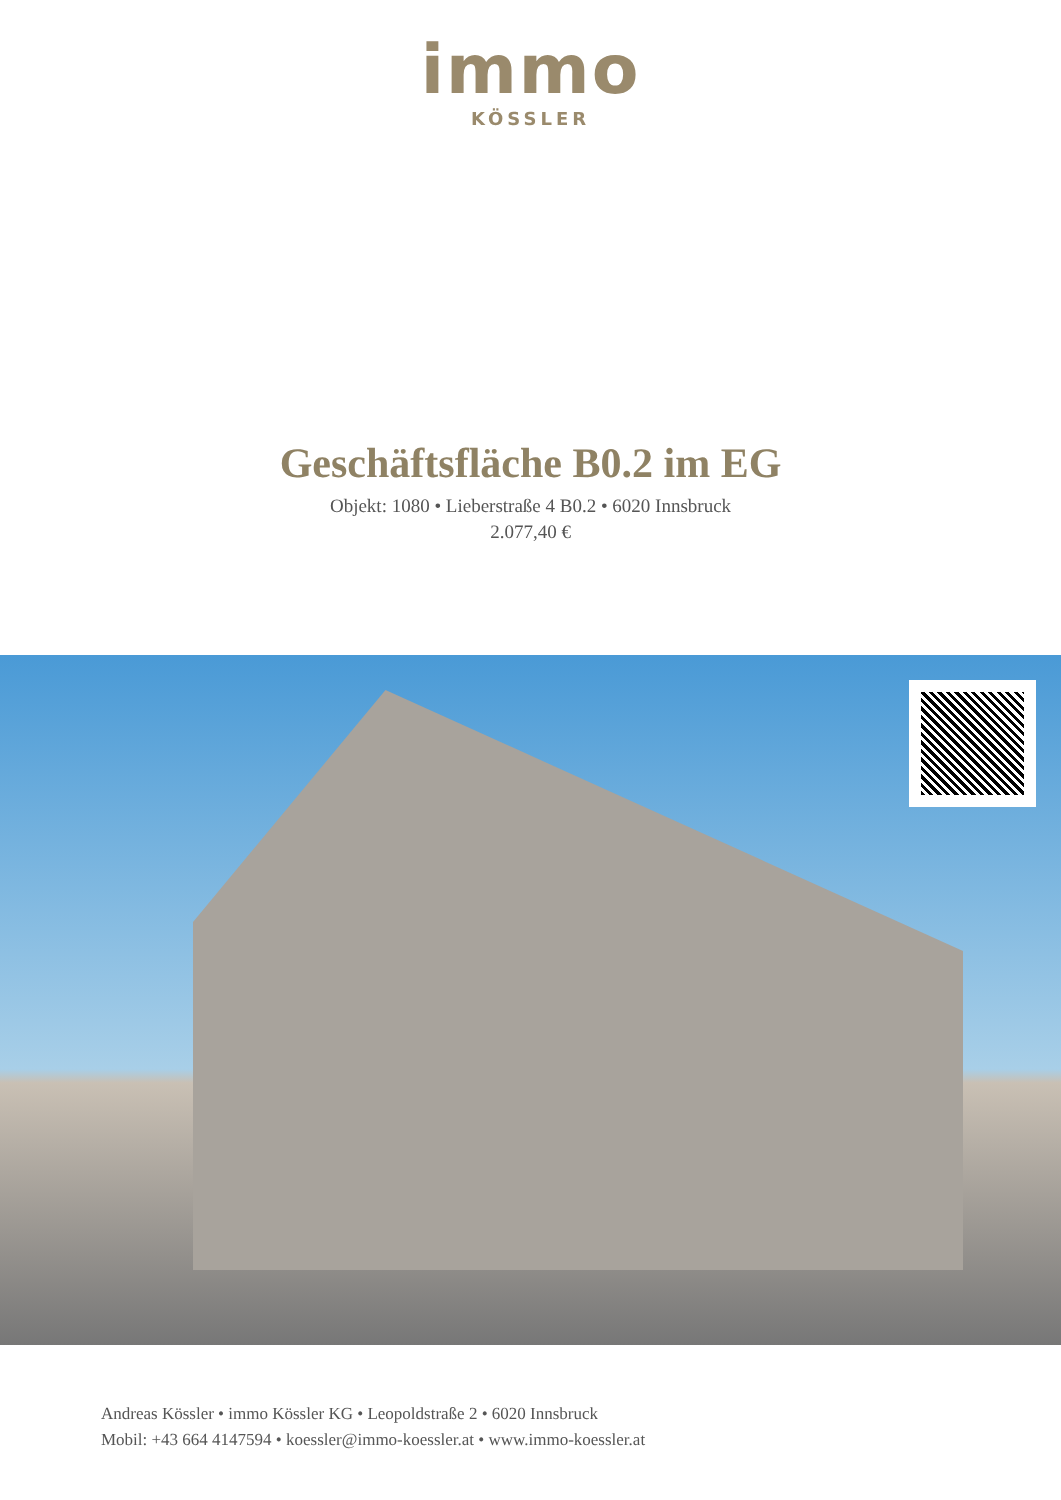immo
KÖSSLER
Geschäftsfläche B0.2 im EG
Objekt: 1080 • Lieberstraße 4 B0.2 • 6020 Innsbruck
2.077,40 €
Andreas Kössler • immo Kössler KG • Leopoldstraße 2 • 6020 Innsbruck
Mobil: +43 664 4147594 • koessler@immo-koessler.at • www.immo-koessler.at